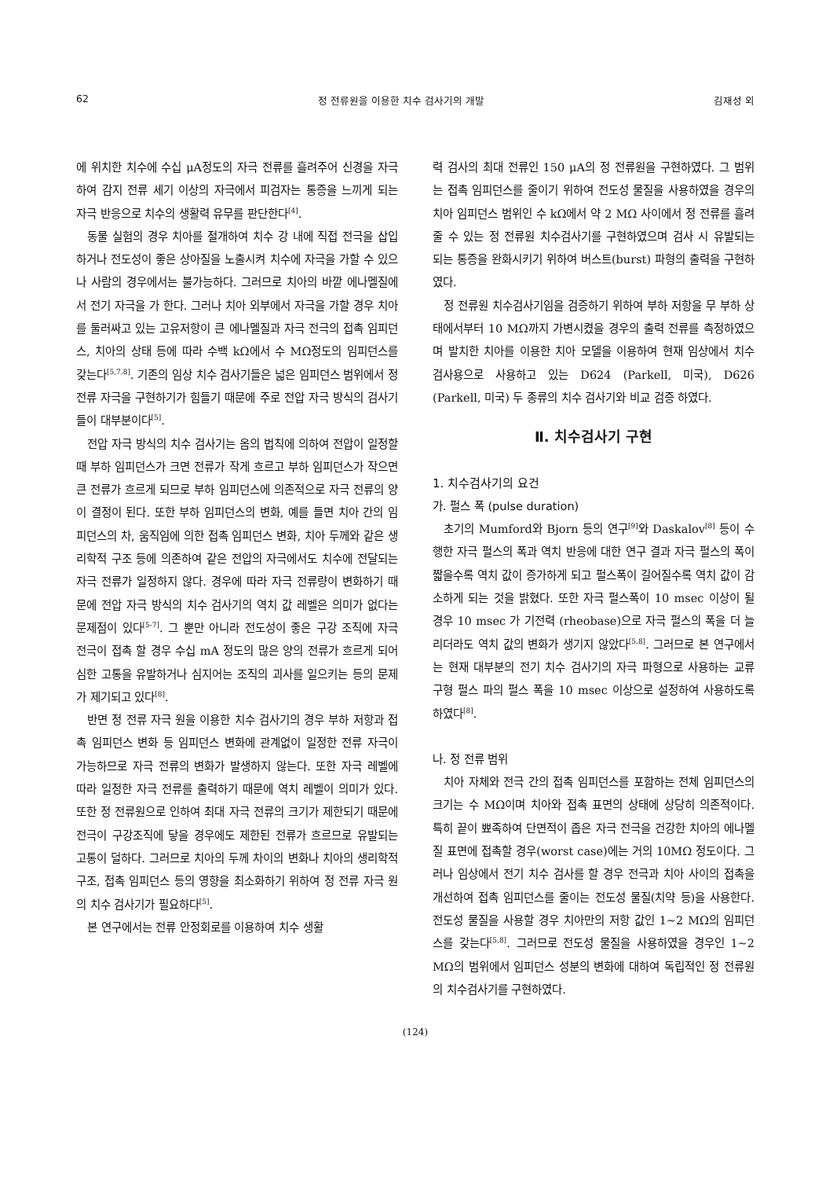62 정 전류원을 이용한 치수 검사기의 개발 김재성 외
에 위치한 치수에 수십 μA정도의 자극 전류를 흘려주어 신경을 자극하여 감지 전류 세기 이상의 자극에서 피검자는 통증을 느끼게 되는 자극 반응으로 치수의 생활력 유무를 판단한다<sup>[4]</sup>.
동물 실험의 경우 치아를 절개하여 치수 강 내에 직접 전극을 삽입하거나 전도성이 좋은 상아질을 노출시켜 치수에 자극을 가할 수 있으나 사람의 경우에서는 불가능하다. 그러므로 치아의 바깥 에나멜질에서 전기 자극을 가 한다. 그러나 치아 외부에서 자극을 가할 경우 치아를 둘러싸고 있는 고유저항이 큰 에나멜질과 자극 전극의 접촉 임피던스, 치아의 상태 등에 따라 수백 kΩ에서 수 MΩ정도의 임피던스를 갖는다<sup>[5,7,8]</sup>. 기존의 임상 치수 검사기들은 넓은 임피던스 범위에서 정 전류 자극을 구현하기가 힘들기 때문에 주로 전압 자극 방식의 검사기들이 대부분이다<sup>[5]</sup>.
전압 자극 방식의 치수 검사기는 옴의 법칙에 의하여 전압이 일정할 때 부하 임피던스가 크면 전류가 작게 흐르고 부하 임피던스가 작으면 큰 전류가 흐르게 되므로 부하 임피던스에 의존적으로 자극 전류의 양이 결정이 된다. 또한 부하 임피던스의 변화, 예를 들면 치아 간의 임피던스의 차, 움직임에 의한 접촉 임피던스 변화, 치아 두께와 같은 생리학적 구조 등에 의존하여 같은 전압의 자극에서도 치수에 전달되는 자극 전류가 일정하지 않다. 경우에 따라 자극 전류량이 변화하기 때문에 전압 자극 방식의 치수 검사기의 역치 값 레벨은 의미가 없다는 문제점이 있다<sup>[5-7]</sup>. 그 뿐만 아니라 전도성이 좋은 구강 조직에 자극 전극이 접촉 할 경우 수십 mA 정도의 많은 양의 전류가 흐르게 되어 심한 고통을 유발하거나 심지어는 조직의 괴사를 일으키는 등의 문제가 제기되고 있다<sup>[8]</sup>.
반면 정 전류 자극 원을 이용한 치수 검사기의 경우 부하 저항과 접촉 임피던스 변화 등 임피던스 변화에 관계없이 일정한 전류 자극이 가능하므로 자극 전류의 변화가 발생하지 않는다. 또한 자극 레벨에 따라 일정한 자극 전류를 출력하기 때문에 역치 레벨이 의미가 있다. 또한 정 전류원으로 인하여 최대 자극 전류의 크기가 제한되기 때문에 전극이 구강조직에 닿을 경우에도 제한된 전류가 흐르므로 유발되는 고통이 덜하다. 그러므로 치아의 두께 차이의 변화나 치아의 생리학적 구조, 접촉 임피던스 등의 영향을 최소화하기 위하여 정 전류 자극 원의 치수 검사기가 필요하다<sup>[5]</sup>.
본 연구에서는 전류 안정회로를 이용하여 치수 생활
력 검사의 최대 전류인 150 μA의 정 전류원을 구현하였다. 그 범위는 접촉 임피던스를 줄이기 위하여 전도성 물질을 사용하였을 경우의 치아 임피던스 범위인 수 kΩ에서 약 2 MΩ 사이에서 정 전류를 흘려 줄 수 있는 정 전류원 치수검사기를 구현하였으며 검사 시 유발되는 되는 통증을 완화시키기 위하여 버스트(burst) 파형의 출력을 구현하였다.
정 전류원 치수검사기임을 검증하기 위하여 부하 저항을 무 부하 상태에서부터 10 MΩ까지 가변시켰을 경우의 출력 전류를 측정하였으며 발치한 치아를 이용한 치아 모델을 이용하여 현재 임상에서 치수 검사용으로 사용하고 있는 D624 (Parkell, 미국), D626 (Parkell, 미국) 두 종류의 치수 검사기와 비교 검증 하였다.
Ⅱ. 치수검사기 구현
1. 치수검사기의 요건
가. 펄스 폭 (pulse duration)
초기의 Mumford와 Bjorn 등의 연구<sup>[9]</sup>와 Daskalov<sup>[8]</sup> 등이 수행한 자극 펄스의 폭과 역치 반응에 대한 연구 결과 자극 펄스의 폭이 짧을수록 역치 값이 증가하게 되고 펄스폭이 길어질수록 역치 값이 감소하게 되는 것을 밝혔다. 또한 자극 펄스폭이 10 msec 이상이 될 경우 10 msec 가 기전력 (rheobase)으로 자극 펄스의 폭을 더 늘리더라도 역치 값의 변화가 생기지 않았다<sup>[5,8]</sup>. 그러므로 본 연구에서는 현재 대부분의 전기 치수 검사기의 자극 파형으로 사용하는 교류 구형 펄스 파의 펄스 폭을 10 msec 이상으로 설정하여 사용하도록 하였다<sup>[8]</sup>.
나. 정 전류 범위
치아 자체와 전극 간의 접촉 임피던스를 포함하는 전체 임피던스의 크기는 수 MΩ이며 치아와 접촉 표면의 상태에 상당히 의존적이다. 특히 끝이 뾰족하여 단면적이 좁은 자극 전극을 건강한 치아의 에나멜질 표면에 접촉할 경우(worst case)에는 거의 10MΩ 정도이다. 그러나 임상에서 전기 치수 검사를 할 경우 전극과 치아 사이의 접촉을 개선하여 접촉 임피던스를 줄이는 전도성 물질(치약 등)을 사용한다. 전도성 물질을 사용할 경우 치아만의 저항 값인 1~2 MΩ의 임피던스를 갖는다<sup>[5,8]</sup>. 그러므로 전도성 물질을 사용하였을 경우인 1~2 MΩ의 범위에서 임피던스 성분의 변화에 대하여 독립적인 정 전류원의 치수검사기를 구현하였다.
(124)